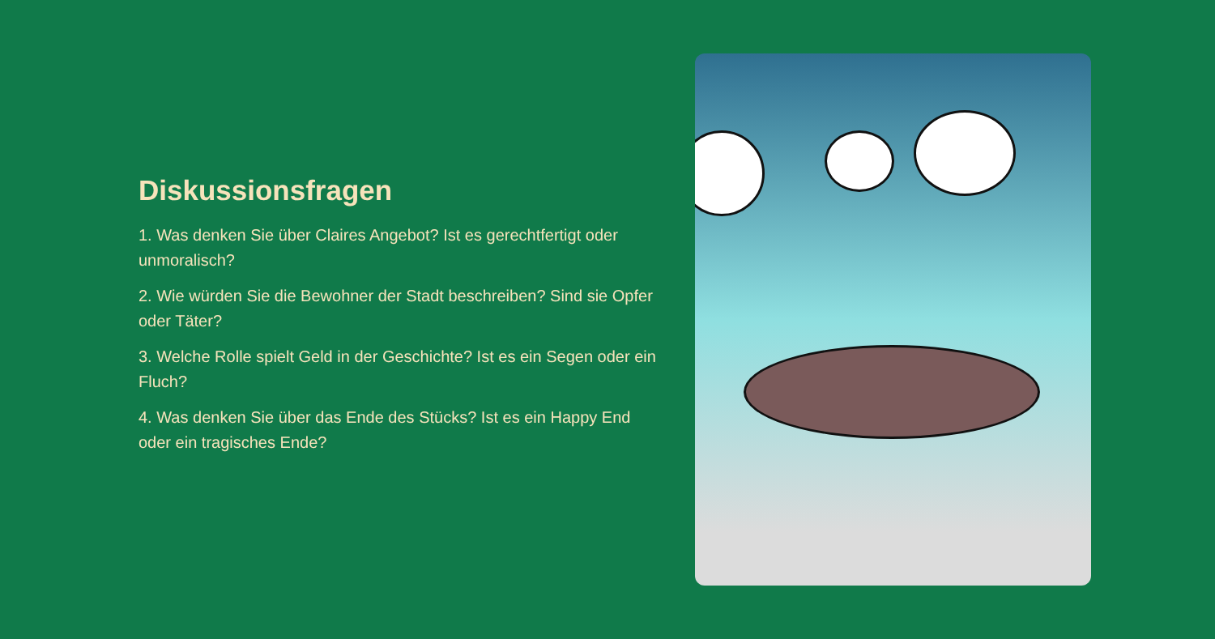Diskussionsfragen
1. Was denken Sie über Claires Angebot? Ist es gerechtfertigt oder unmoralisch?
2. Wie würden Sie die Bewohner der Stadt beschreiben? Sind sie Opfer oder Täter?
3. Welche Rolle spielt Geld in der Geschichte? Ist es ein Segen oder ein Fluch?
4. Was denken Sie über das Ende des Stücks? Ist es ein Happy End oder ein tragisches Ende?